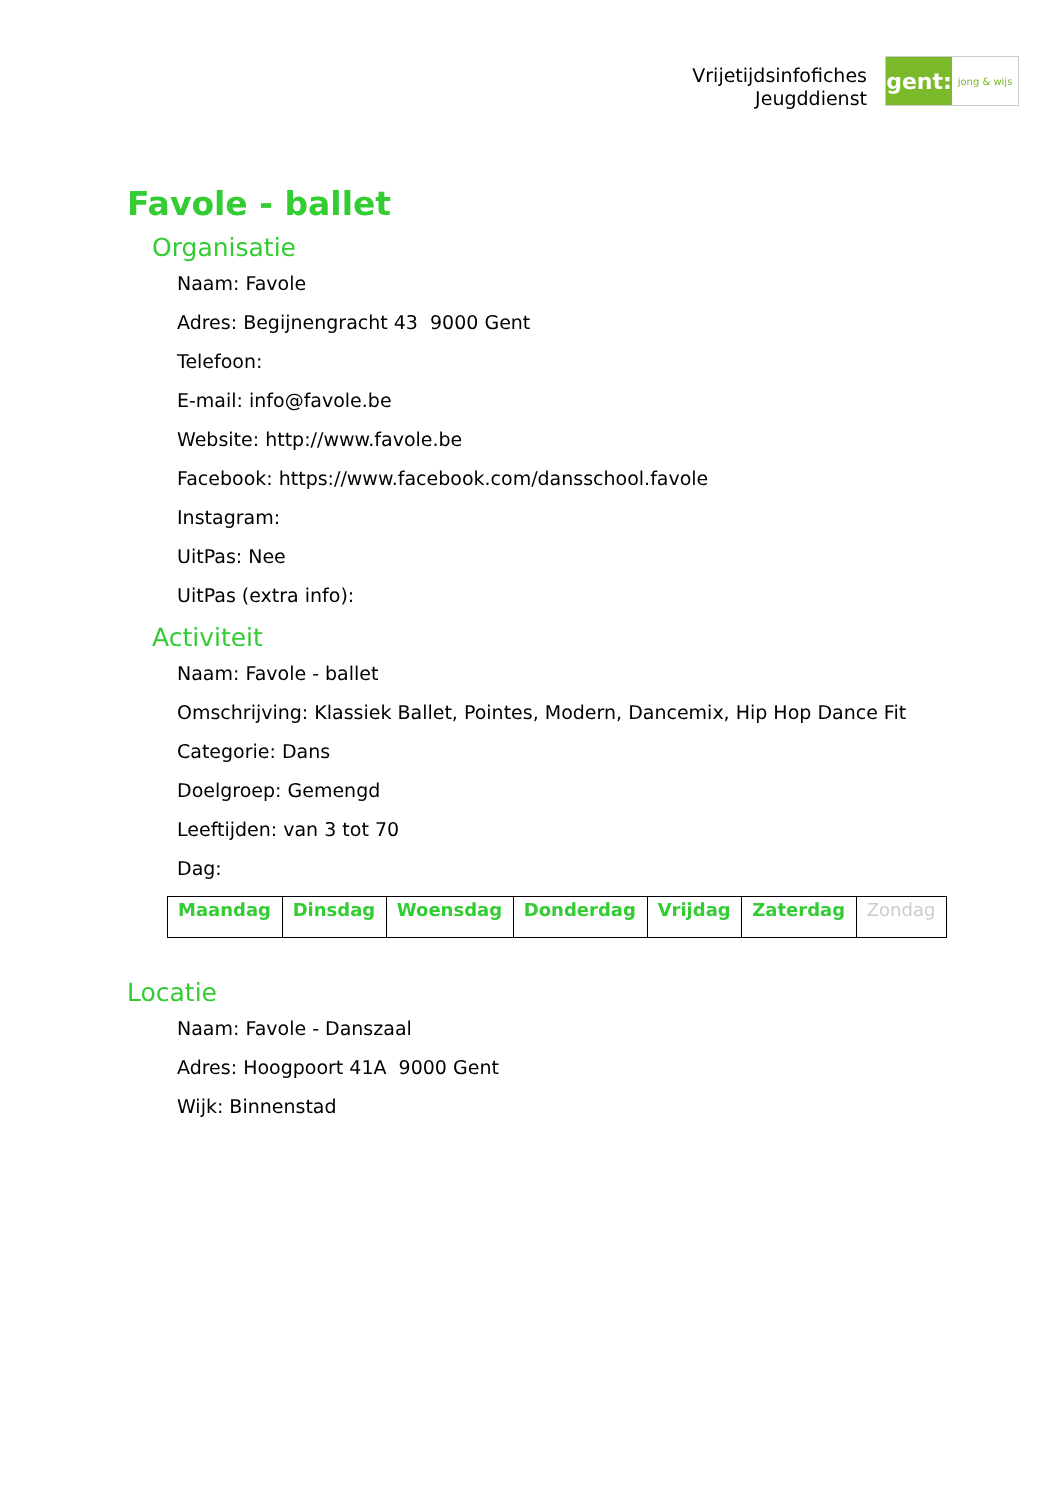Vrijetijdsinfofiches
Jeugddienst
gent:
jong & wijs
Favole - ballet
Organisatie
Naam: Favole
Adres: Begijnengracht 43 9000 Gent
Telefoon:
E-mail: info@favole.be
Website: http://www.favole.be
Facebook: https://www.facebook.com/dansschool.favole
Instagram:
UitPas: Nee
UitPas (extra info):
Activiteit
Naam: Favole - ballet
Omschrijving: Klassiek Ballet, Pointes, Modern, Dancemix, Hip Hop Dance Fit
Categorie: Dans
Doelgroep: Gemengd
Leeftijden: van 3 tot 70
Dag:
| Maandag | Dinsdag | Woensdag | Donderdag | Vrijdag | Zaterdag | Zondag |
Locatie
Naam: Favole - Danszaal
Adres: Hoogpoort 41A 9000 Gent
Wijk: Binnenstad